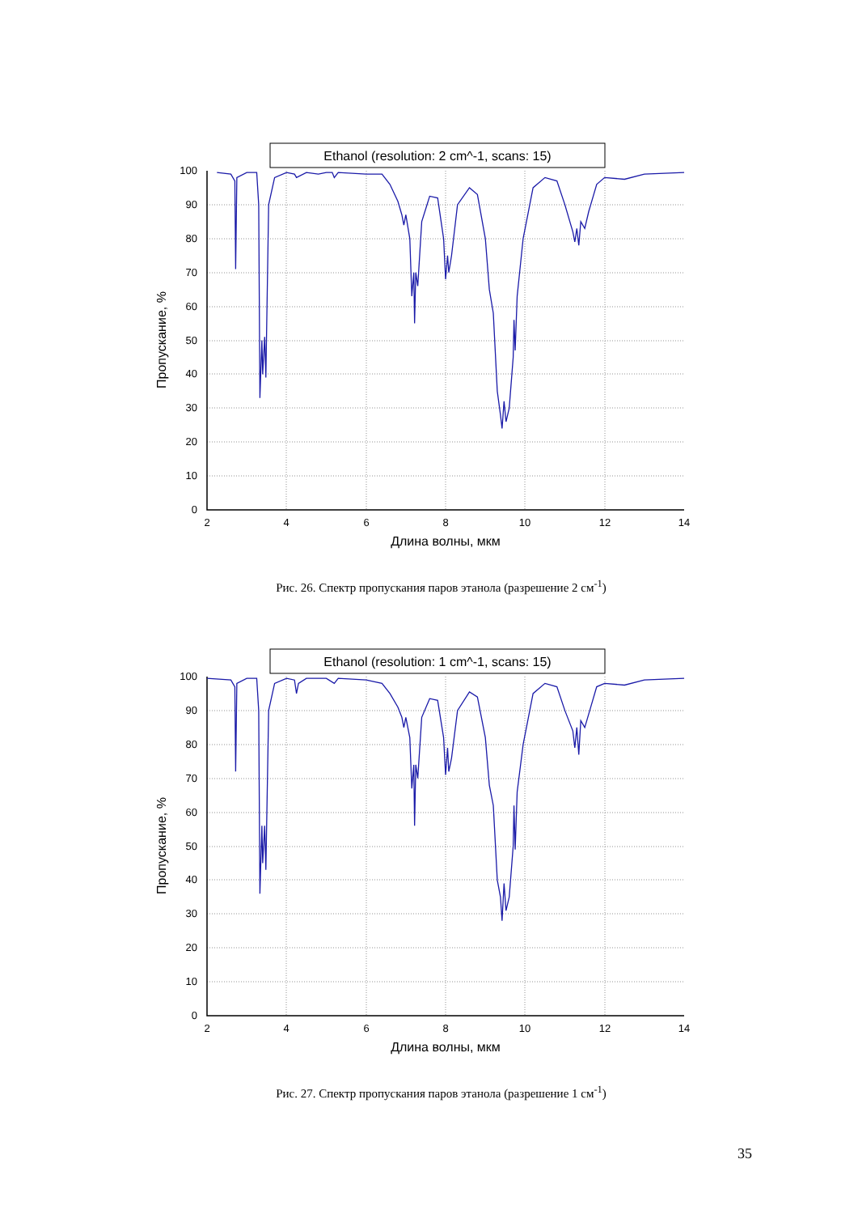Ethanol (resolution: 2 cm^-1, scans: 15)
100
90
80
70
60
50
40
30
20
10
0
2
4
6
8
10
12
14
Длина волны, мкм
Пропускание, %
Рис. 26. Спектр пропускания паров этанола (разрешение 2 см<sup>-1</sup>)
Ethanol (resolution: 1 cm^-1, scans: 15)
100
90
80
70
60
50
40
30
20
10
0
2
4
6
8
10
12
14
Длина волны, мкм
Пропускание, %
Рис. 27. Спектр пропускания паров этанола (разрешение 1 см<sup>-1</sup>)
35